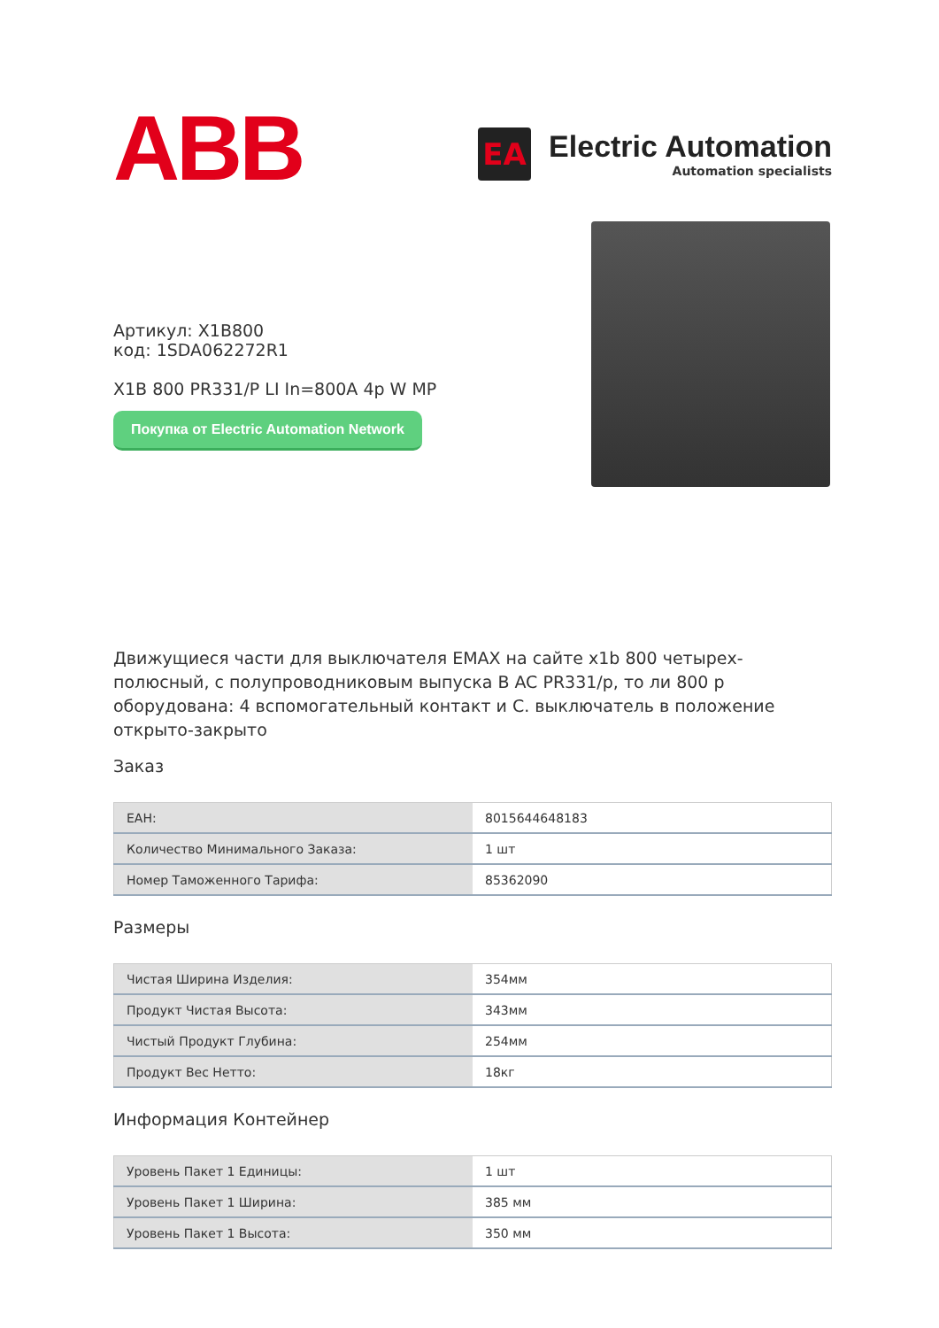ABB
EA
Electric Automation
Automation specialists
Артикул: X1B800
код: 1SDA062272R1
X1B 800 PR331/P LI In=800A 4p W MP
Покупка от Electric Automation Network
Движущиеся части для выключателя EMAX на сайте x1b 800 четырех-полюсный, с полупроводниковым выпуска В AC PR331/р, то ли 800 р оборудована: 4 вспомогательный контакт и С. выключатель в положение открыто-закрыто
Заказ
| EAH: | 8015644648183 |
| Количество Минимального Заказа: | 1 шт |
| Номер Таможенного Тарифа: | 85362090 |
Размеры
| Чистая Ширина Изделия: | 354мм |
| Продукт Чистая Высота: | 343мм |
| Чистый Продукт Глубина: | 254мм |
| Продукт Вес Нетто: | 18кг |
Информация Контейнер
| Уровень Пакет 1 Единицы: | 1 шт |
| Уровень Пакет 1 Ширина: | 385 мм |
| Уровень Пакет 1 Высота: | 350 мм |